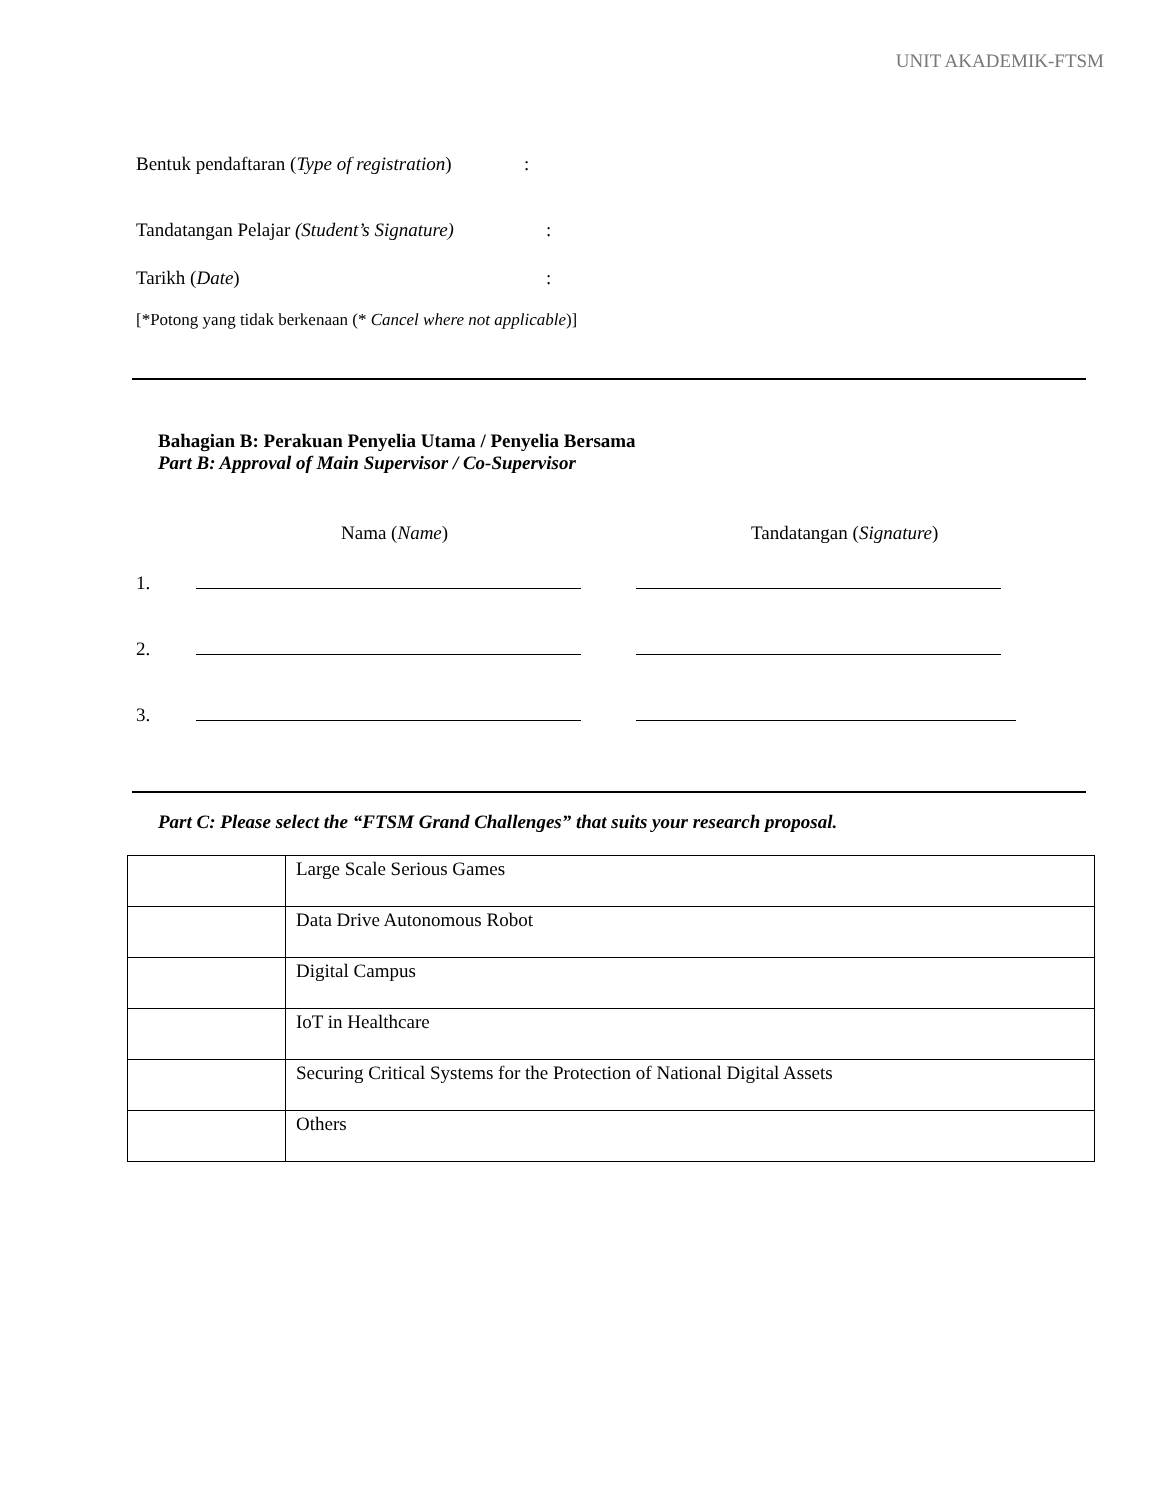UNIT AKADEMIK-FTSM
Bentuk pendaftaran (Type of registration):
Tandatangan Pelajar (Student’s Signature):
Tarikh (Date):
[*Potong yang tidak berkenaan (* Cancel where not applicable)]
Bahagian B: Perakuan Penyelia Utama / Penyelia Bersama
Part B: Approval of Main Supervisor / Co-Supervisor
Nama (Name) Tandatangan (Signature)
1.
2.
3.
Part C: Please select the “FTSM Grand Challenges” that suits your research proposal.
| | Large Scale Serious Games |
| | Data Drive Autonomous Robot |
| | Digital Campus |
| | IoT in Healthcare |
| | Securing Critical Systems for the Protection of National Digital Assets |
| | Others |